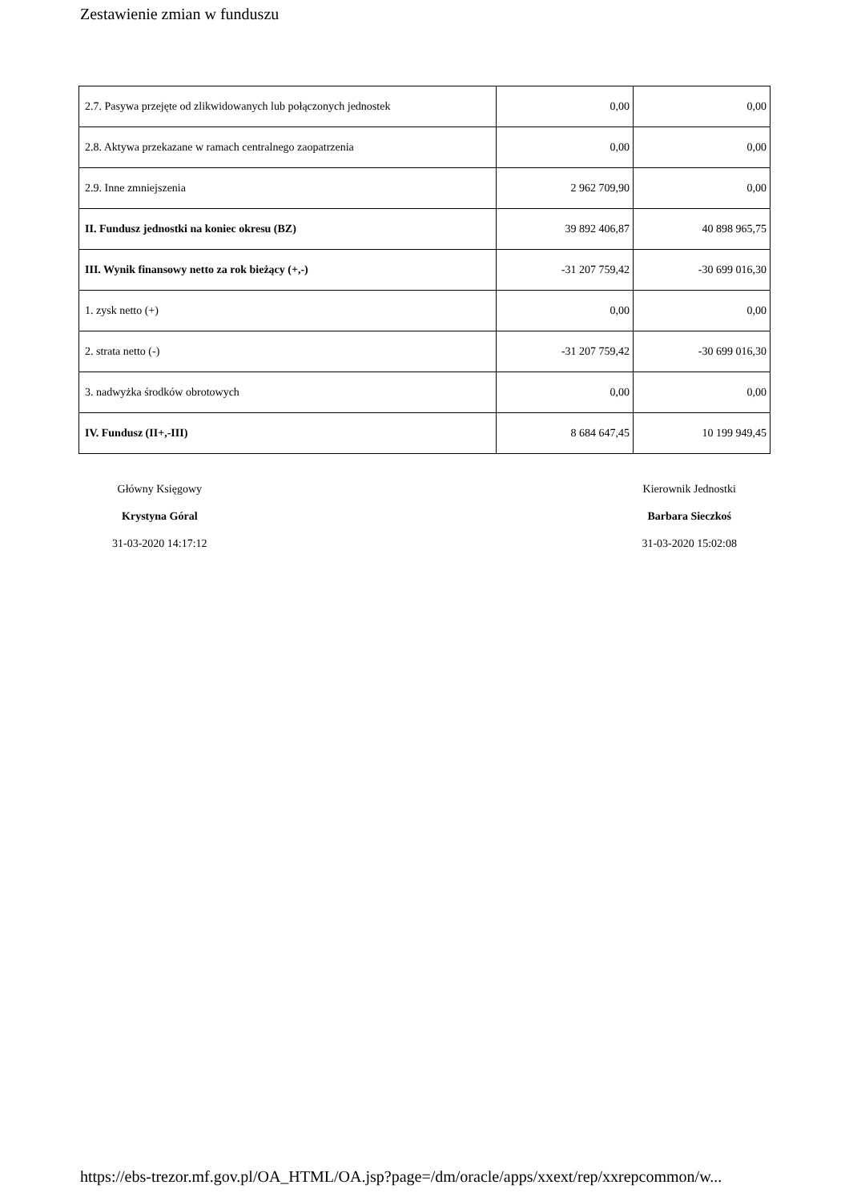Zestawienie zmian w funduszu
| 2.7. Pasywa przejęte od zlikwidowanych lub połączonych jednostek | 0,00 | 0,00 |
| 2.8. Aktywa przekazane w ramach centralnego zaopatrzenia | 0,00 | 0,00 |
| 2.9. Inne zmniejszenia | 2 962 709,90 | 0,00 |
| II. Fundusz jednostki na koniec okresu (BZ) | 39 892 406,87 | 40 898 965,75 |
| III. Wynik finansowy netto za rok bieżący (+,-) | -31 207 759,42 | -30 699 016,30 |
| 1. zysk netto (+) | 0,00 | 0,00 |
| 2. strata netto (-) | -31 207 759,42 | -30 699 016,30 |
| 3. nadwyżka środków obrotowych | 0,00 | 0,00 |
| IV. Fundusz (II+,-III) | 8 684 647,45 | 10 199 949,45 |
Główny Księgowy
Krystyna Góral
31-03-2020 14:17:12
Kierownik Jednostki
Barbara Sieczkoś
31-03-2020 15:02:08
https://ebs-trezor.mf.gov.pl/OA_HTML/OA.jsp?page=/dm/oracle/apps/xxext/rep/xxrepcommon/w...